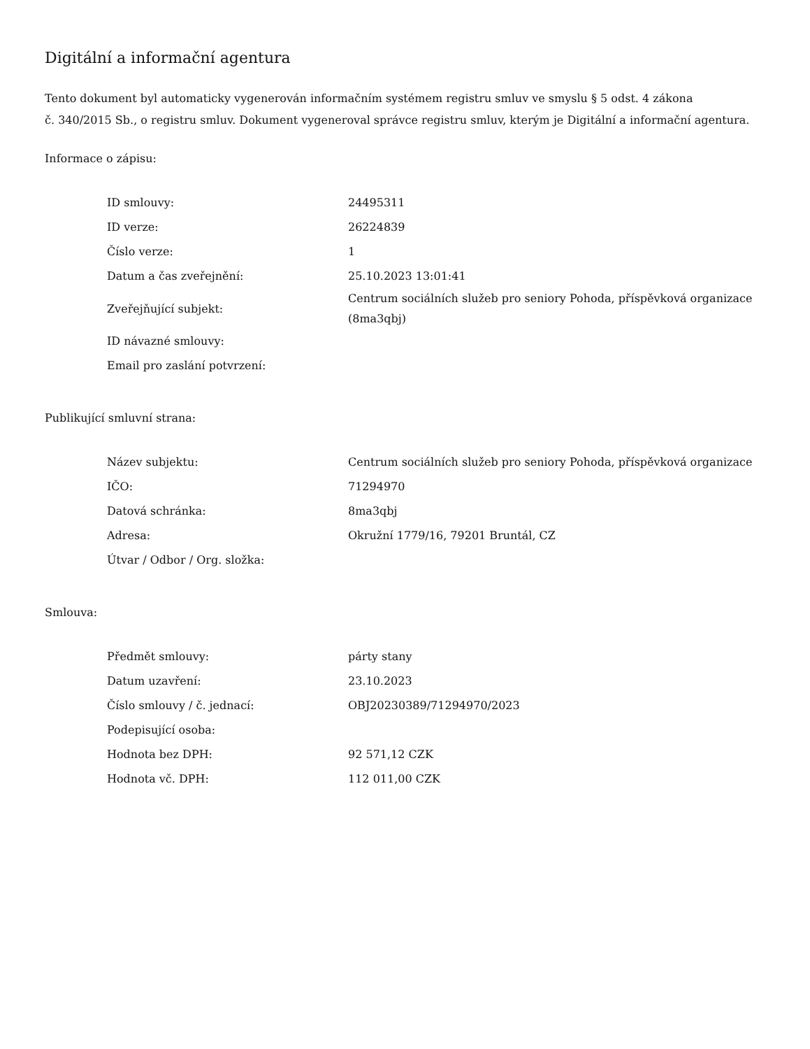Digitální a informační agentura
Tento dokument byl automaticky vygenerován informačním systémem registru smluv ve smyslu § 5 odst. 4 zákona
č. 340/2015 Sb., o registru smluv. Dokument vygeneroval správce registru smluv, kterým je Digitální a informační agentura.
Informace o zápisu:
| ID smlouvy: | 24495311 |
| ID verze: | 26224839 |
| Číslo verze: | 1 |
| Datum a čas zveřejnění: | 25.10.2023 13:01:41 |
| Zveřejňující subjekt: | Centrum sociálních služeb pro seniory Pohoda, příspěvková organizace (8ma3qbj) |
| ID návazné smlouvy: | |
| Email pro zaslání potvrzení: | |
Publikující smluvní strana:
| Název subjektu: | Centrum sociálních služeb pro seniory Pohoda, příspěvková organizace |
| IČO: | 71294970 |
| Datová schránka: | 8ma3qbj |
| Adresa: | Okružní 1779/16, 79201 Bruntál, CZ |
| Útvar / Odbor / Org. složka: | |
Smlouva:
| Předmět smlouvy: | párty stany |
| Datum uzavření: | 23.10.2023 |
| Číslo smlouvy / č. jednací: | OBJ20230389/71294970/2023 |
| Podepisující osoba: | |
| Hodnota bez DPH: | 92 571,12 CZK |
| Hodnota vč. DPH: | 112 011,00 CZK |